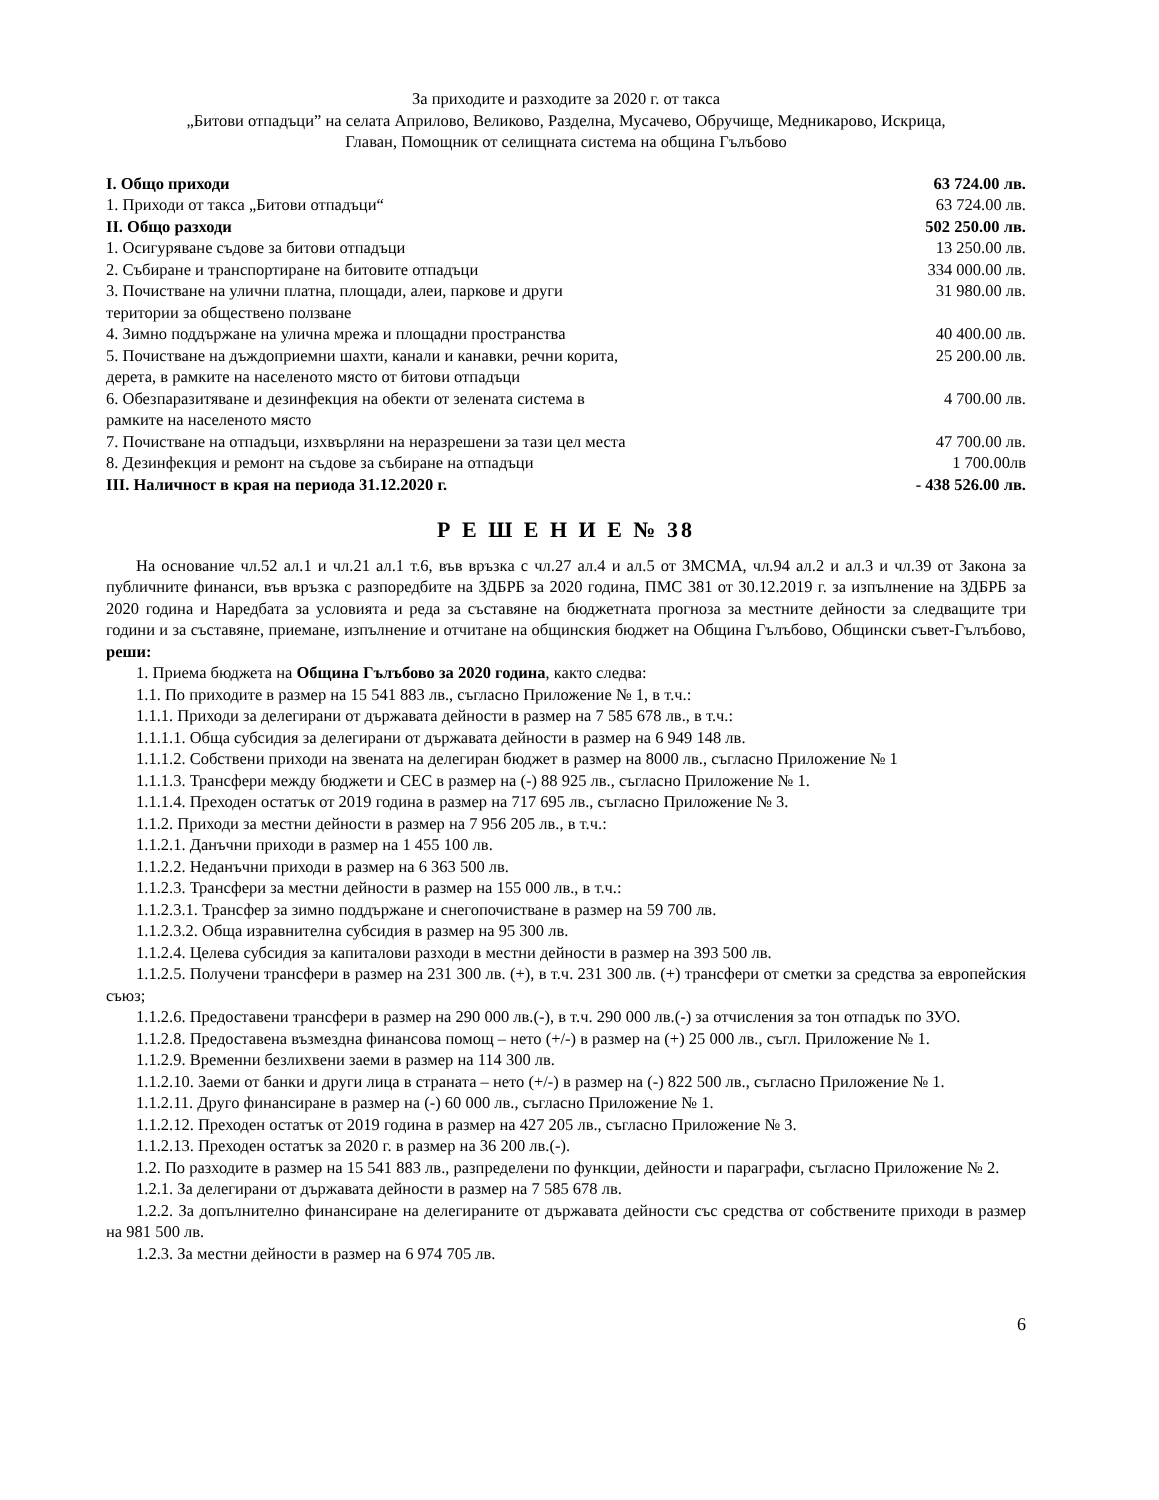За приходите и разходите за 2020 г. от такса
„Битови отпадъци” на селата Априлово, Великово, Разделна, Мусачево, Обручище, Медникарово, Искрица,
Главан, Помощник от селищната система на община Гълъбово
| I. Общо приходи | 63 724.00 лв. |
| 1. Приходи от такса „Битови отпадъци“ | 63 724.00 лв. |
| II. Общо разходи | 502 250.00 лв. |
| 1. Осигуряване съдове за битови отпадъци | 13 250.00 лв. |
| 2. Събиране и транспортиране на битовите отпадъци | 334 000.00 лв. |
| 3. Почистване на улични платна, площади, алеи, паркове и други територии за обществено ползване | 31 980.00 лв. |
| 4. Зимно поддържане на улична мрежа и площадни пространства | 40 400.00 лв. |
| 5. Почистване на дъждоприемни шахти, канали и канавки, речни корита, дерета, в рамките на населеното място от битови отпадъци | 25 200.00 лв. |
| 6. Обезпаразитяване и дезинфекция на обекти от зелената система в рамките на населеното място | 4 700.00 лв. |
| 7. Почистване на отпадъци, изхвърляни на неразрешени за тази цел места | 47 700.00 лв. |
| 8. Дезинфекция и ремонт на съдове за събиране на отпадъци | 1 700.00лв |
| III. Наличност в края на периода 31.12.2020 г. | - 438 526.00 лв. |
Р Е Ш Е Н И Е № 38
На основание чл.52 ал.1 и чл.21 ал.1 т.6, във връзка с чл.27 ал.4 и ал.5 от ЗМСМА, чл.94 ал.2 и ал.3 и чл.39 от Закона за публичните финанси, във връзка с разпоредбите на ЗДБРБ за 2020 година, ПМС 381 от 30.12.2019 г. за изпълнение на ЗДБРБ за 2020 година и Наредбата за условията и реда за съставяне на бюджетната прогноза за местните дейности за следващите три години и за съставяне, приемане, изпълнение и отчитане на общинския бюджет на Община Гълъбово, Общински съвет-Гълъбово, реши:
1. Приема бюджета на Община Гълъбово за 2020 година, както следва:
1.1. По приходите в размер на 15 541 883 лв., съгласно Приложение № 1, в т.ч.:
1.1.1. Приходи за делегирани от държавата дейности в размер на 7 585 678 лв., в т.ч.:
1.1.1.1. Обща субсидия за делегирани от държавата дейности в размер на 6 949 148 лв.
1.1.1.2. Собствени приходи на звената на делегиран бюджет в размер на 8000 лв., съгласно Приложение № 1
1.1.1.3. Трансфери между бюджети и СЕС в размер на (-) 88 925 лв., съгласно Приложение № 1.
1.1.1.4. Преходен остатък от 2019 година в размер на 717 695 лв., съгласно Приложение № 3.
1.1.2. Приходи за местни дейности в размер на 7 956 205 лв., в т.ч.:
1.1.2.1. Данъчни приходи в размер на 1 455 100 лв.
1.1.2.2. Неданъчни приходи в размер на 6 363 500 лв.
1.1.2.3. Трансфери за местни дейности в размер на 155 000 лв., в т.ч.:
1.1.2.3.1. Трансфер за зимно поддържане и снегопочистване в размер на 59 700 лв.
1.1.2.3.2. Обща изравнителна субсидия в размер на 95 300 лв.
1.1.2.4. Целева субсидия за капиталови разходи в местни дейности в размер на 393 500 лв.
1.1.2.5. Получени трансфери в размер на 231 300 лв. (+), в т.ч. 231 300 лв. (+) трансфери от сметки за средства за европейския съюз;
1.1.2.6. Предоставени трансфери в размер на 290 000 лв.(-), в т.ч. 290 000 лв.(-) за отчисления за тон отпадък по ЗУО.
1.1.2.8. Предоставена възмездна финансова помощ – нето (+/-) в размер на (+) 25 000 лв., съгл. Приложение № 1.
1.1.2.9. Временни безлихвени заеми в размер на 114 300 лв.
1.1.2.10. Заеми от банки и други лица в страната – нето (+/-) в размер на (-) 822 500 лв., съгласно Приложение № 1.
1.1.2.11. Друго финансиране в размер на (-) 60 000 лв., съгласно Приложение № 1.
1.1.2.12. Преходен остатък от 2019 година в размер на 427 205 лв., съгласно Приложение № 3.
1.1.2.13. Преходен остатък за 2020 г. в размер на 36 200 лв.(-).
1.2. По разходите в размер на 15 541 883 лв., разпределени по функции, дейности и параграфи, съгласно Приложение № 2.
1.2.1. За делегирани от държавата дейности в размер на 7 585 678 лв.
1.2.2. За допълнително финансиране на делегираните от държавата дейности със средства от собствените приходи в размер на 981 500 лв.
1.2.3. За местни дейности в размер на 6 974 705 лв.
6